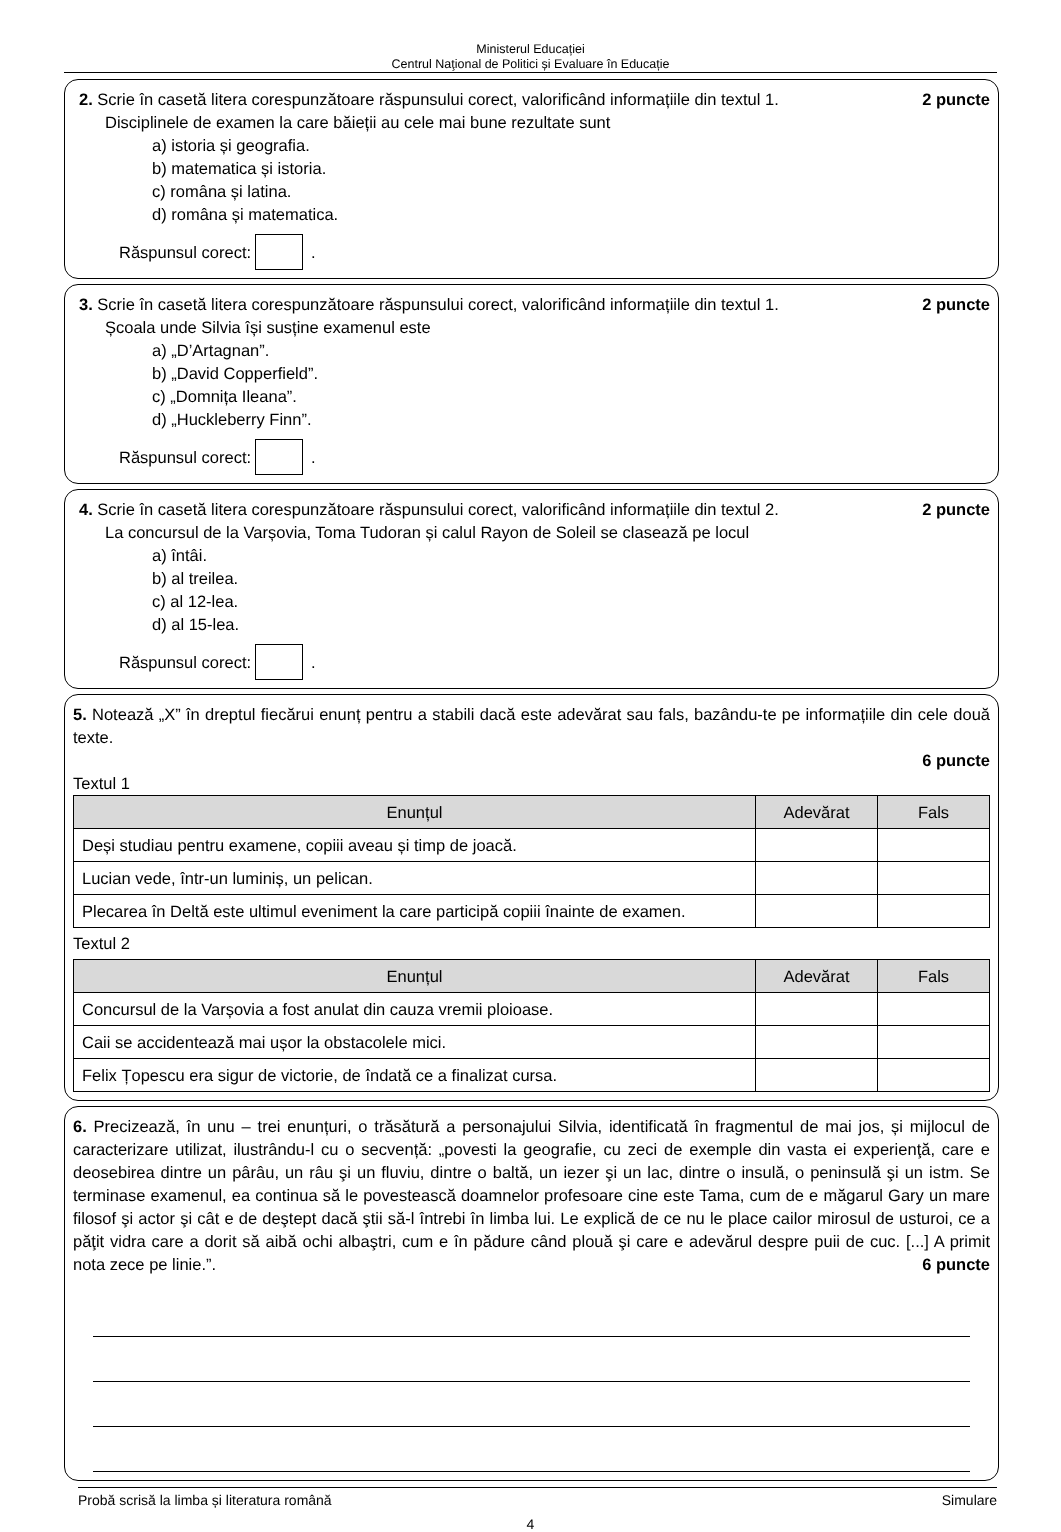Ministerul Educației
Centrul Naţional de Politici și Evaluare în Educație
2. Scrie în casetă litera corespunzătoare răspunsului corect, valorificând informațiile din textul 1. 2 puncte
Disciplinele de examen la care băieții au cele mai bune rezultate sunt
a) istoria și geografia.
b) matematica și istoria.
c) româna și latina.
d) româna și matematica.
Răspunsul corect: .
3. Scrie în casetă litera corespunzătoare răspunsului corect, valorificând informațiile din textul 1. 2 puncte
Școala unde Silvia își susține examenul este
a) „D’Artagnan”.
b) „David Copperfield”.
c) „Domnița Ileana”.
d) „Huckleberry Finn”.
Răspunsul corect: .
4. Scrie în casetă litera corespunzătoare răspunsului corect, valorificând informațiile din textul 2. 2 puncte
La concursul de la Varșovia, Toma Tudoran și calul Rayon de Soleil se clasează pe locul
a) întâi.
b) al treilea.
c) al 12-lea.
d) al 15-lea.
Răspunsul corect: .
5. Notează „X” în dreptul fiecărui enunț pentru a stabili dacă este adevărat sau fals, bazându-te pe informațiile din cele două texte.
6 puncte
Textul 1
| Enunțul | Adevărat | Fals |
| --- | --- | --- |
| Deși studiau pentru examene, copiii aveau și timp de joacă. | | |
| Lucian vede, într-un luminiș, un pelican. | | |
| Plecarea în Deltă este ultimul eveniment la care participă copiii înainte de examen. | | |
Textul 2
| Enunțul | Adevărat | Fals |
| --- | --- | --- |
| Concursul de la Varșovia a fost anulat din cauza vremii ploioase. | | |
| Caii se accidentează mai ușor la obstacolele mici. | | |
| Felix Țopescu era sigur de victorie, de îndată ce a finalizat cursa. | | |
6. Precizează, în unu – trei enunțuri, o trăsătură a personajului Silvia, identificată în fragmentul de mai jos, și mijlocul de caracterizare utilizat, ilustrându-l cu o secvență: „povesti la geografie, cu zeci de exemple din vasta ei experienţă, care e deosebirea dintre un pârâu, un râu şi un fluviu, dintre o baltă, un iezer şi un lac, dintre o insulă, o peninsulă şi un istm. Se terminase examenul, ea continua să le povestească doamnelor profesoare cine este Tama, cum de e măgarul Gary un mare filosof şi actor şi cât e de deştept dacă ştii să-l întrebi în limba lui. Le explică de ce nu le place cailor mirosul de usturoi, ce a păţit vidra care a dorit să aibă ochi albaştri, cum e în pădure când plouă şi care e adevărul despre puii de cuc. [...] A primit nota zece pe linie.”. 6 puncte
Probă scrisă la limba și literatura română Simulare
4